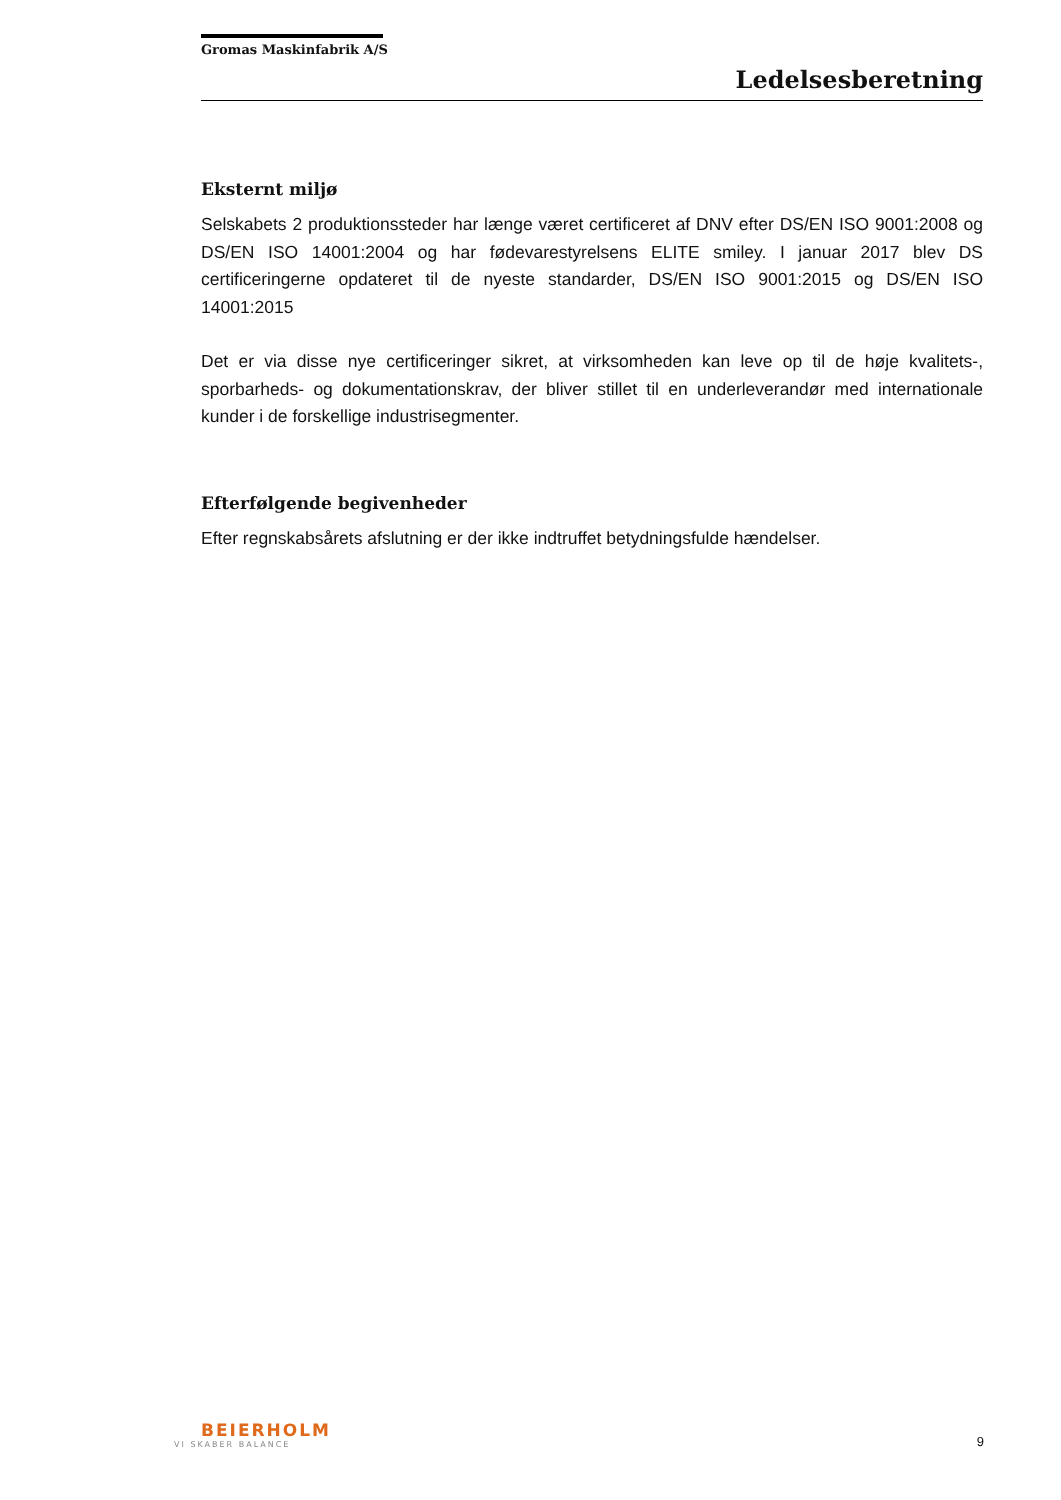Gromas Maskinfabrik A/S
Ledelsesberetning
Eksternt miljø
Selskabets 2 produktionssteder har længe været certificeret af DNV efter DS/EN ISO 9001:2008 og DS/EN ISO 14001:2004 og har fødevarestyrelsens ELITE smiley. I januar 2017 blev DS certificeringerne opdateret til de nyeste standarder, DS/EN ISO 9001:2015 og DS/EN ISO 14001:2015
Det er via disse nye certificeringer sikret, at virksomheden kan leve op til de høje kvalitets-, sporbarheds- og dokumentationskrav, der bliver stillet til en underleverandør med internationale kunder i de forskellige industrisegmenter.
Efterfølgende begivenheder
Efter regnskabsårets afslutning er der ikke indtruffet betydningsfulde hændelser.
BEIERHOLM
VI SKABER BALANCE
9